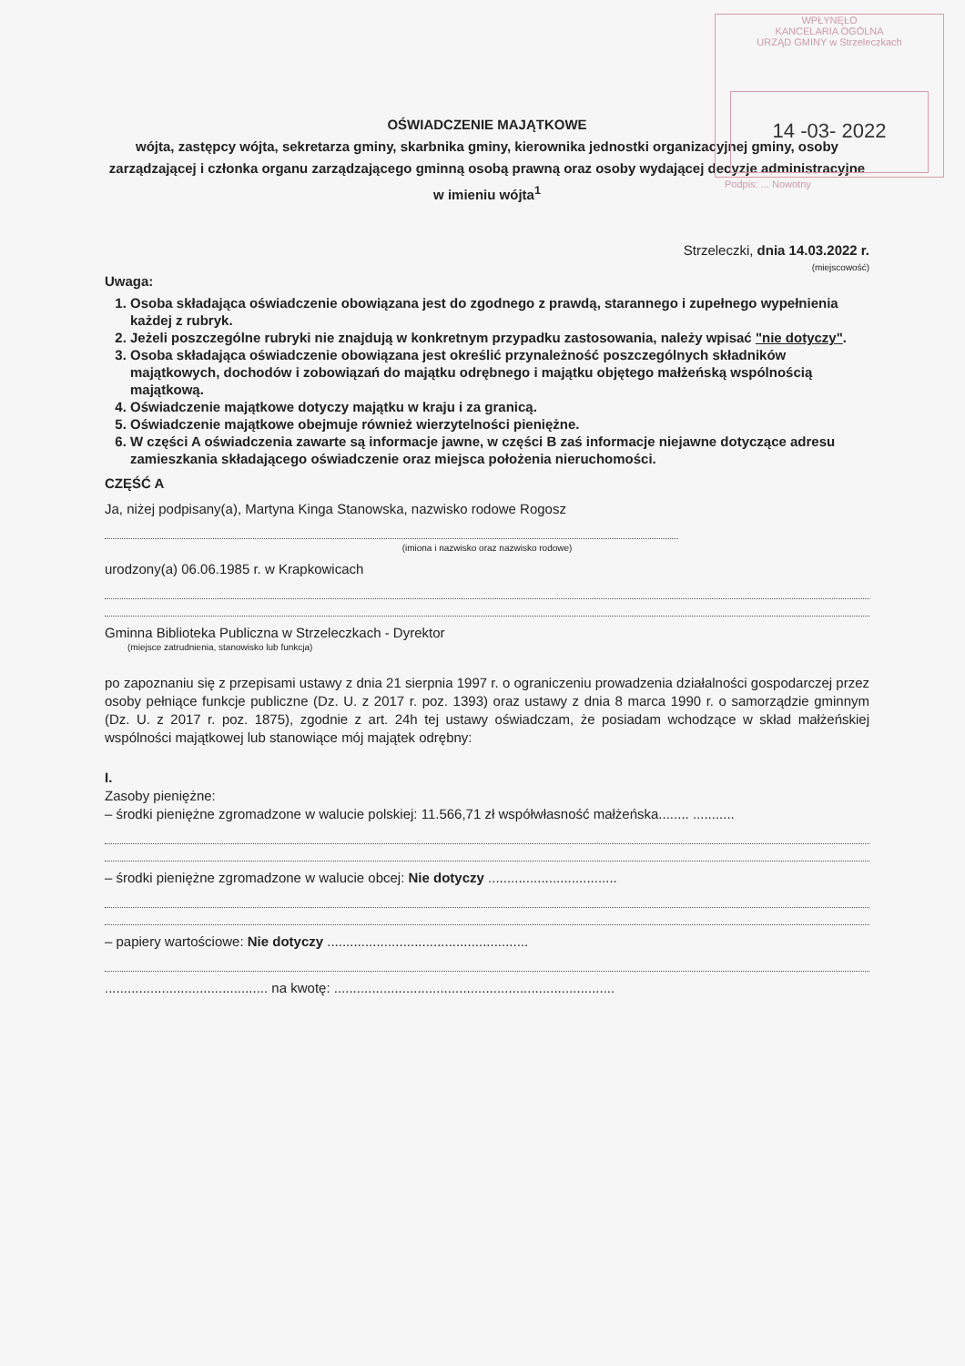WPŁYNĘŁO
KANCELARIA OGÓLNA
URZĄD GMINY w Strzeleczkach
14 -03- 2022
Podpis: ... Nowotny
OŚWIADCZENIE MAJĄTKOWE
wójta, zastępcy wójta, sekretarza gminy, skarbnika gminy, kierownika jednostki organizacyjnej gminy, osoby zarządzającej i członka organu zarządzającego gminną osobą prawną oraz osoby wydającej decyzje administracyjne w imieniu wójta<sup>1</sup>
Strzeleczki, dnia 14.03.2022 r.
(miejscowość)
Uwaga:
1. Osoba składająca oświadczenie obowiązana jest do zgodnego z prawdą, starannego i zupełnego wypełnienia każdej z rubryk.
2. Jeżeli poszczególne rubryki nie znajdują w konkretnym przypadku zastosowania, należy wpisać "nie dotyczy".
3. Osoba składająca oświadczenie obowiązana jest określić przynależność poszczególnych składników majątkowych, dochodów i zobowiązań do majątku odrębnego i majątku objętego małżeńską wspólnością majątkową.
4. Oświadczenie majątkowe dotyczy majątku w kraju i za granicą.
5. Oświadczenie majątkowe obejmuje również wierzytelności pieniężne.
6. W części A oświadczenia zawarte są informacje jawne, w części B zaś informacje niejawne dotyczące adresu zamieszkania składającego oświadczenie oraz miejsca położenia nieruchomości.
CZĘŚĆ A
Ja, niżej podpisany(a), Martyna Kinga Stanowska, nazwisko rodowe Rogosz
(imiona i nazwisko oraz nazwisko rodowe)
urodzony(a) 06.06.1985 r. w Krapkowicach
Gminna Biblioteka Publiczna w Strzeleczkach - Dyrektor
(miejsce zatrudnienia, stanowisko lub funkcja)
po zapoznaniu się z przepisami ustawy z dnia 21 sierpnia 1997 r. o ograniczeniu prowadzenia działalności gospodarczej przez osoby pełniące funkcje publiczne (Dz. U. z 2017 r. poz. 1393) oraz ustawy z dnia 8 marca 1990 r. o samorządzie gminnym (Dz. U. z 2017 r. poz. 1875), zgodnie z art. 24h tej ustawy oświadczam, że posiadam wchodzące w skład małżeńskiej wspólności majątkowej lub stanowiące mój majątek odrębny:
I.
Zasoby pieniężne:
– środki pieniężne zgromadzone w walucie polskiej: 11.566,71 zł współwłasność małżeńska........ ...........
– środki pieniężne zgromadzone w walucie obcej: Nie dotyczy ..................................
– papiery wartościowe: Nie dotyczy .....................................................
........................................... na kwotę: ..........................................................................